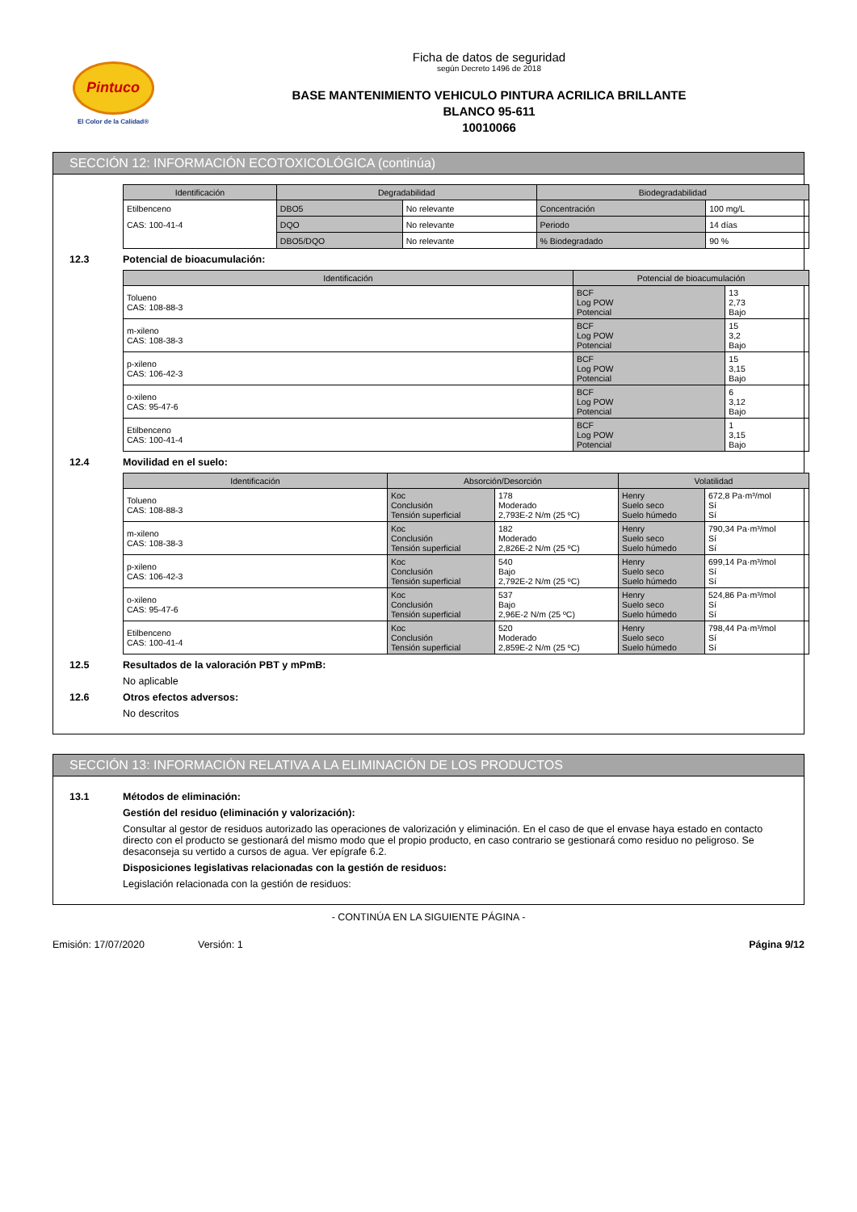Pintuco
El Color de la Calidad®
Ficha de datos de seguridad
según Decreto 1496 de 2018
BASE MANTENIMIENTO VEHICULO PINTURA ACRILICA BRILLANTE
BLANCO 95-611
10010066
SECCIÓN 12: INFORMACIÓN ECOTOXICOLÓGICA (continúa)
| Identificación | Degradabilidad | | Biodegradabilidad | |
| --- | --- | --- | --- | --- |
| Etilbenceno | DBO5 | No relevante | Concentración | 100 mg/L |
| CAS: 100-41-4 | DQO | No relevante | Periodo | 14 días |
| | DBO5/DQO | No relevante | % Biodegradado | 90 % |
12.3 Potencial de bioacumulación:
| Identificación | Potencial de bioacumulación | |
| --- | --- | --- |
| Tolueno CAS: 108-88-3 | BCF Log POW Potencial | 13 2,73 Bajo |
| m-xileno CAS: 108-38-3 | BCF Log POW Potencial | 15 3,2 Bajo |
| p-xileno CAS: 106-42-3 | BCF Log POW Potencial | 15 3,15 Bajo |
| o-xileno CAS: 95-47-6 | BCF Log POW Potencial | 6 3,12 Bajo |
| Etilbenceno CAS: 100-41-4 | BCF Log POW Potencial | 1 3,15 Bajo |
12.4 Movilidad en el suelo:
| Identificación | Absorción/Desorción | | Volatilidad | |
| --- | --- | --- | --- | --- |
| Tolueno CAS: 108-88-3 | Koc Conclusión Tensión superficial | 178 Moderado 2,793E-2 N/m (25 ºC) | Henry Suelo seco Suelo húmedo | 672,8 Pa·m³/mol Sí Sí |
| m-xileno CAS: 108-38-3 | Koc Conclusión Tensión superficial | 182 Moderado 2,826E-2 N/m (25 ºC) | Henry Suelo seco Suelo húmedo | 790,34 Pa·m³/mol Sí Sí |
| p-xileno CAS: 106-42-3 | Koc Conclusión Tensión superficial | 540 Bajo 2,792E-2 N/m (25 ºC) | Henry Suelo seco Suelo húmedo | 699,14 Pa·m³/mol Sí Sí |
| o-xileno CAS: 95-47-6 | Koc Conclusión Tensión superficial | 537 Bajo 2,96E-2 N/m (25 ºC) | Henry Suelo seco Suelo húmedo | 524,86 Pa·m³/mol Sí Sí |
| Etilbenceno CAS: 100-41-4 | Koc Conclusión Tensión superficial | 520 Moderado 2,859E-2 N/m (25 ºC) | Henry Suelo seco Suelo húmedo | 798,44 Pa·m³/mol Sí Sí |
12.5 Resultados de la valoración PBT y mPmB:
No aplicable
12.6 Otros efectos adversos:
No descritos
SECCIÓN 13: INFORMACIÓN RELATIVA A LA ELIMINACIÓN DE LOS PRODUCTOS
13.1 Métodos de eliminación:
Gestión del residuo (eliminación y valorización):
Consultar al gestor de residuos autorizado las operaciones de valorización y eliminación. En el caso de que el envase haya estado en contacto directo con el producto se gestionará del mismo modo que el propio producto, en caso contrario se gestionará como residuo no peligroso. Se desaconseja su vertido a cursos de agua. Ver epígrafe 6.2.
Disposiciones legislativas relacionadas con la gestión de residuos:
Legislación relacionada con la gestión de residuos:
- CONTINÚA EN LA SIGUIENTE PÁGINA -
Emisión: 17/07/2020 Versión: 1 Página 9/12